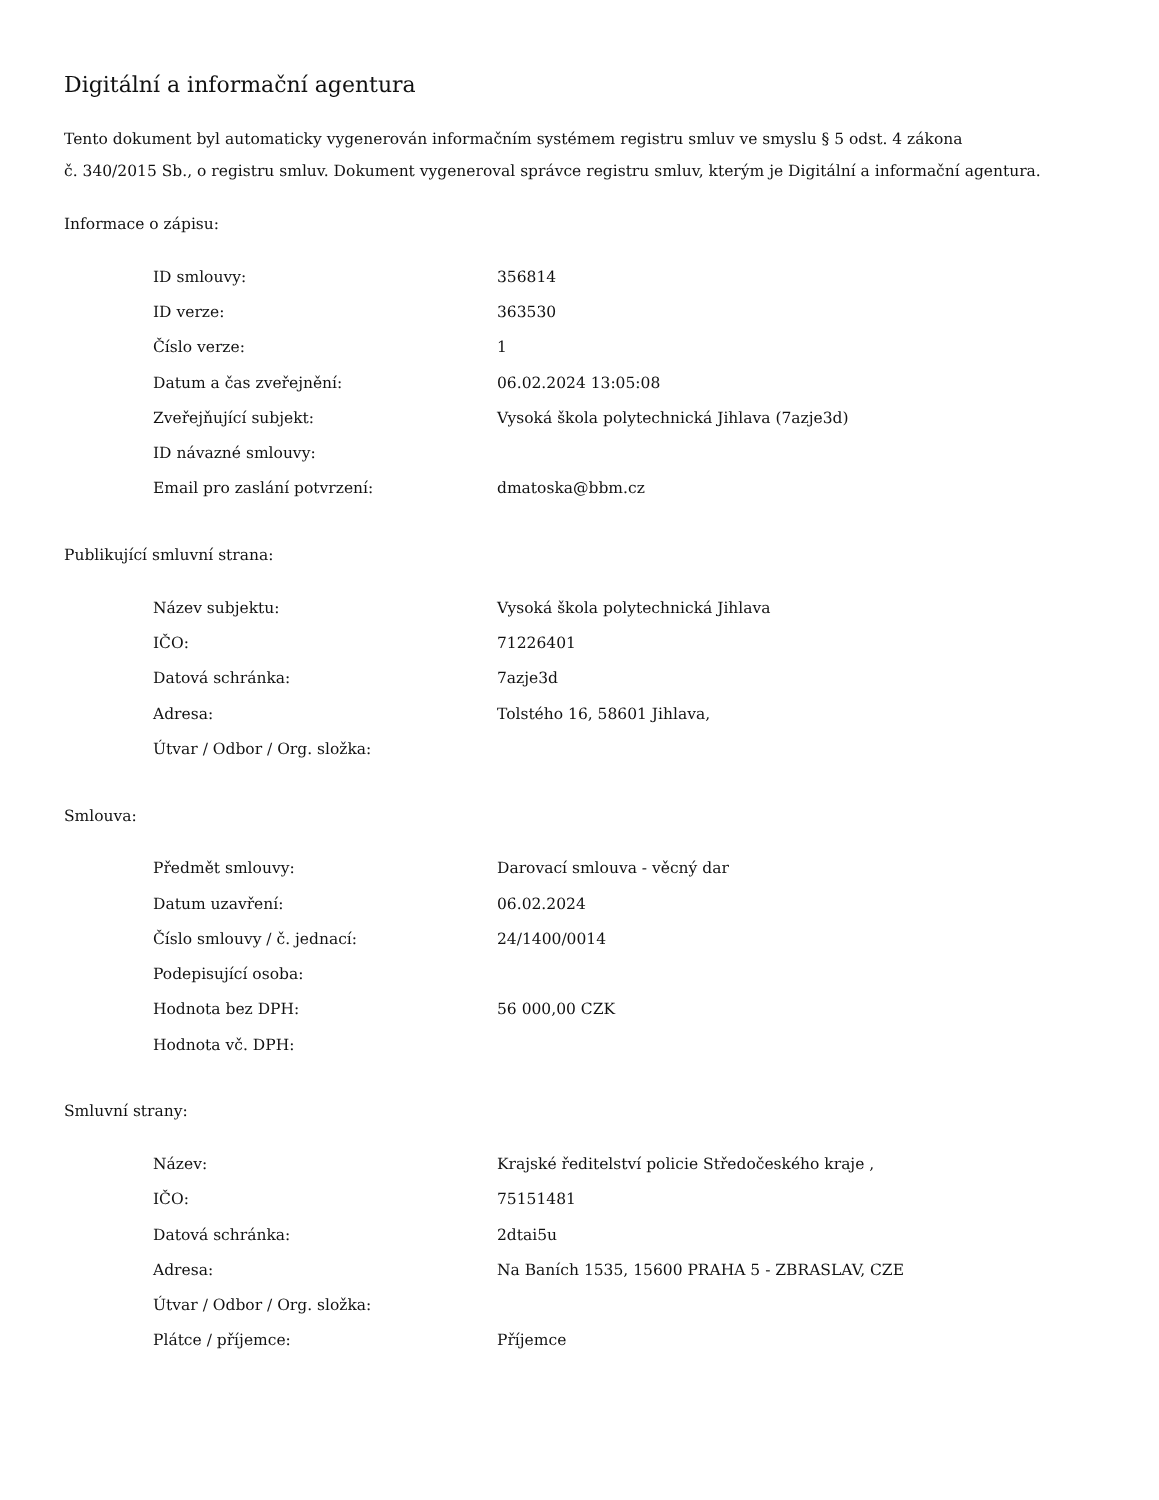Digitální a informační agentura
Tento dokument byl automaticky vygenerován informačním systémem registru smluv ve smyslu § 5 odst. 4 zákona
č. 340/2015 Sb., o registru smluv. Dokument vygeneroval správce registru smluv, kterým je Digitální a informační agentura.
Informace o zápisu:
| ID smlouvy: | 356814 |
| ID verze: | 363530 |
| Číslo verze: | 1 |
| Datum a čas zveřejnění: | 06.02.2024 13:05:08 |
| Zveřejňující subjekt: | Vysoká škola polytechnická Jihlava (7azje3d) |
| ID návazné smlouvy: | |
| Email pro zaslání potvrzení: | dmatoska@bbm.cz |
Publikující smluvní strana:
| Název subjektu: | Vysoká škola polytechnická Jihlava |
| IČO: | 71226401 |
| Datová schránka: | 7azje3d |
| Adresa: | Tolstého 16, 58601 Jihlava, |
| Útvar / Odbor / Org. složka: | |
Smlouva:
| Předmět smlouvy: | Darovací smlouva - věcný dar |
| Datum uzavření: | 06.02.2024 |
| Číslo smlouvy / č. jednací: | 24/1400/0014 |
| Podepisující osoba: | |
| Hodnota bez DPH: | 56 000,00 CZK |
| Hodnota vč. DPH: | |
Smluvní strany:
| Název: | Krajské ředitelství policie Středočeského kraje , |
| IČO: | 75151481 |
| Datová schránka: | 2dtai5u |
| Adresa: | Na Baních 1535, 15600 PRAHA 5 - ZBRASLAV, CZE |
| Útvar / Odbor / Org. složka: | |
| Plátce / příjemce: | Příjemce |